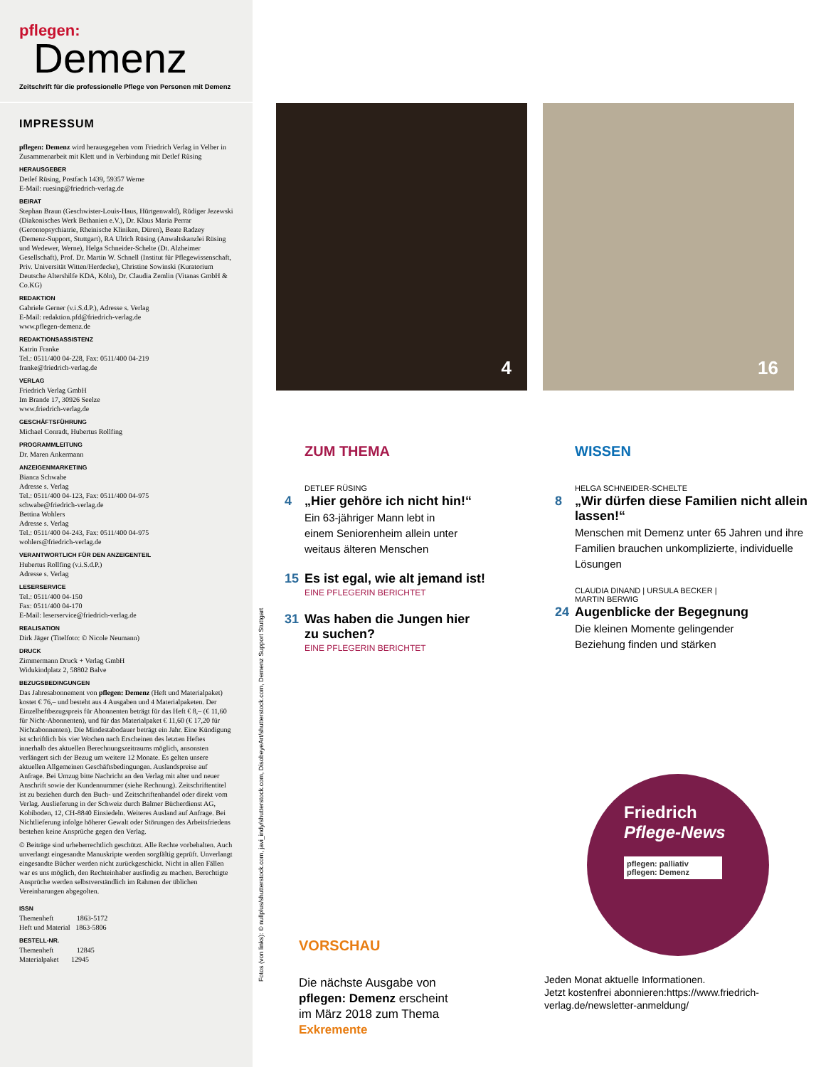pflegen:
Demenz
Zeitschrift für die professionelle Pflege von Personen mit Demenz
IMPRESSUM
pflegen: Demenz wird herausgegeben vom Friedrich Verlag in Velber in Zusammenarbeit mit Klett und in Verbindung mit Detlef Rüsing
HERAUSGEBER
Detlef Rüsing, Postfach 1439, 59357 Werne
E-Mail: ruesing@friedrich-verlag.de
BEIRAT
Stephan Braun (Geschwister-Louis-Haus, Hürtgenwald), Rüdiger Jezewski (Diakonisches Werk Bethanien e.V.), Dr. Klaus Maria Perrar (Gerontopsychiatrie, Rheinische Kliniken, Düren), Beate Radzey (Demenz-Support, Stuttgart), RA Ulrich Rüsing (Anwaltskanzlei Rüsing und Wedewer, Werne), Helga Schneider-Schelte (Dt. Alzheimer Gesellschaft), Prof. Dr. Martin W. Schnell (Institut für Pflegewissenschaft, Priv. Universität Witten/Herdecke), Christine Sowinski (Kuratorium Deutsche Altershilfe KDA, Köln), Dr. Claudia Zemlin (Vitanas GmbH & Co.KG)
REDAKTION
Gabriele Gerner (v.i.S.d.P.), Adresse s. Verlag
E-Mail: redaktion.pfd@friedrich-verlag.de
www.pflegen-demenz.de
REDAKTIONSASSISTENZ
Katrin Franke
Tel.: 0511/400 04-228, Fax: 0511/400 04-219
franke@friedrich-verlag.de
VERLAG
Friedrich Verlag GmbH
Im Brande 17, 30926 Seelze
www.friedrich-verlag.de
GESCHÄFTSFÜHRUNG
Michael Conradt, Hubertus Rollfing
PROGRAMMLEITUNG
Dr. Maren Ankermann
ANZEIGENMARKETING
Bianca Schwabe
Adresse s. Verlag
Tel.: 0511/400 04-123, Fax: 0511/400 04-975
schwabe@friedrich-verlag.de
Bettina Wohlers
Adresse s. Verlag
Tel.: 0511/400 04-243, Fax: 0511/400 04-975
wohlers@friedrich-verlag.de
VERANTWORTLICH FÜR DEN ANZEIGENTEIL
Hubertus Rollfing (v.i.S.d.P.)
Adresse s. Verlag
LESERSERVICE
Tel.: 0511/400 04-150
Fax: 0511/400 04-170
E-Mail: leserservice@friedrich-verlag.de
REALISATION
Dirk Jäger (Titelfoto: © Nicole Neumann)
DRUCK
Zimmermann Druck + Verlag GmbH
Widukindplatz 2, 58802 Balve
BEZUGSBEDINGUNGEN
Das Jahresabonnement von pflegen: Demenz (Heft und Materialpaket) kostet € 76,– und besteht aus 4 Ausgaben und 4 Materialpaketen. Der Einzelheftbezugspreis für Abonnenten beträgt für das Heft € 8,– (€ 11,60 für Nicht-Abonnenten), und für das Materialpaket € 11,60 (€ 17,20 für Nichtabonnenten). Die Mindestabodauer beträgt ein Jahr. Eine Kündigung ist schriftlich bis vier Wochen nach Erscheinen des letzten Heftes innerhalb des aktuellen Berechnungszeitraums möglich, ansonsten verlängert sich der Bezug um weitere 12 Monate. Es gelten unsere aktuellen Allgemeinen Geschäftsbedingungen. Auslandspreise auf Anfrage. Bei Umzug bitte Nachricht an den Verlag mit alter und neuer Anschrift sowie der Kundennummer (siehe Rechnung). Zeitschriftentitel ist zu beziehen durch den Buch- und Zeitschriftenhandel oder direkt vom Verlag. Auslieferung in der Schweiz durch Balmer Bücherdienst AG, Kobiboden, 12, CH-8840 Einsiedeln. Weiteres Ausland auf Anfrage. Bei Nichtlieferung infolge höherer Gewalt oder Störungen des Arbeitsfriedens bestehen keine Ansprüche gegen den Verlag.
© Beiträge sind urheberrechtlich geschützt. Alle Rechte vorbehalten. Auch unverlangt eingesandte Manuskripte werden sorgfältig geprüft. Unverlangt eingesandte Bücher werden nicht zurückgeschickt. Nicht in allen Fällen war es uns möglich, den Rechteinhaber ausfindig zu machen. Berechtigte Ansprüche werden selbstverständlich im Rahmen der üblichen Vereinbarungen abgegolten.
ISSN
Themenheft 1863-5172
Heft und Material 1863-5806
BESTELL-NR.
Themenheft 12845
Materialpaket 12945
Fotos (von links): © nullplus/shutterstock.com, javi_indy/shutterstock.com, DisobeyeArt/shutterstock.com, Demenz Support Stuttgart
4 16
ZUM THEMA
DETLEF RÜSING
4 „Hier gehöre ich nicht hin!“
Ein 63-jähriger Mann lebt in
einem Seniorenheim allein unter
weitaus älteren Menschen
15 Es ist egal, wie alt jemand ist!
EINE PFLEGERIN BERICHTET
31 Was haben die Jungen hier
zu suchen?
EINE PFLEGERIN BERICHTET
WISSEN
HELGA SCHNEIDER-SCHELTE
8 „Wir dürfen diese Familien nicht allein lassen!“
Menschen mit Demenz unter 65 Jahren und ihre Familien brauchen unkomplizierte, individuelle Lösungen
CLAUDIA DINAND | URSULA BECKER |
MARTIN BERWIG
24 Augenblicke der Begegnung
Die kleinen Momente gelingender
Beziehung finden und stärken
VORSCHAU
Die nächste Ausgabe von
pflegen: Demenz erscheint
im März 2018 zum Thema
Exkremente
Friedrich
Pflege-News
pflegen: palliativ
pflegen: Demenz
Jeden Monat aktuelle Informationen.
Jetzt kostenfrei abonnieren:https://www.friedrich-verlag.de/newsletter-anmeldung/